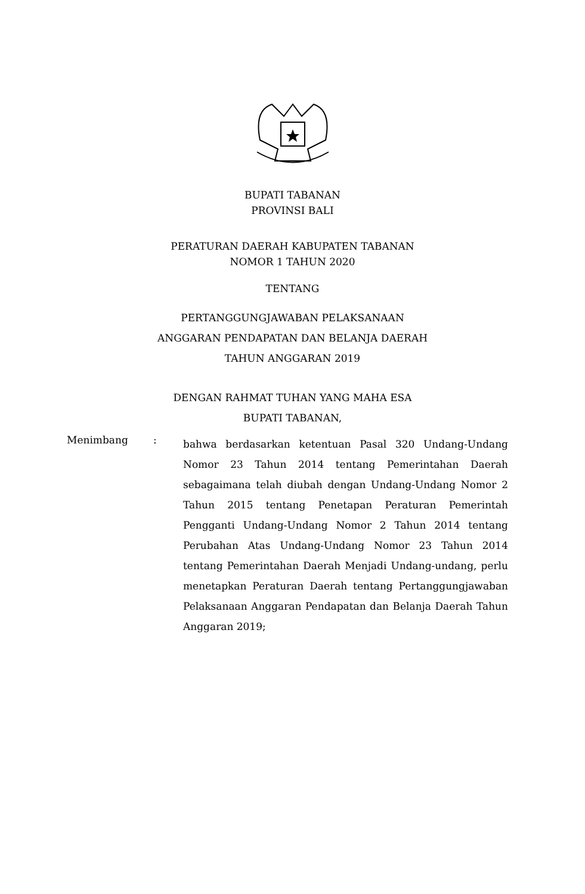BUPATI TABANAN
PROVINSI BALI
PERATURAN DAERAH KABUPATEN TABANAN
NOMOR 1 TAHUN 2020
TENTANG
PERTANGGUNGJAWABAN PELAKSANAAN
ANGGARAN PENDAPATAN DAN BELANJA DAERAH
TAHUN ANGGARAN 2019
DENGAN RAHMAT TUHAN YANG MAHA ESA
BUPATI TABANAN,
Menimbang :
bahwa berdasarkan ketentuan Pasal 320 Undang-Undang Nomor 23 Tahun 2014 tentang Pemerintahan Daerah sebagaimana telah diubah dengan Undang-Undang Nomor 2 Tahun 2015 tentang Penetapan Peraturan Pemerintah Pengganti Undang-Undang Nomor 2 Tahun 2014 tentang Perubahan Atas Undang-Undang Nomor 23 Tahun 2014 tentang Pemerintahan Daerah Menjadi Undang-undang, perlu menetapkan Peraturan Daerah tentang Pertanggungjawaban Pelaksanaan Anggaran Pendapatan dan Belanja Daerah Tahun Anggaran 2019;